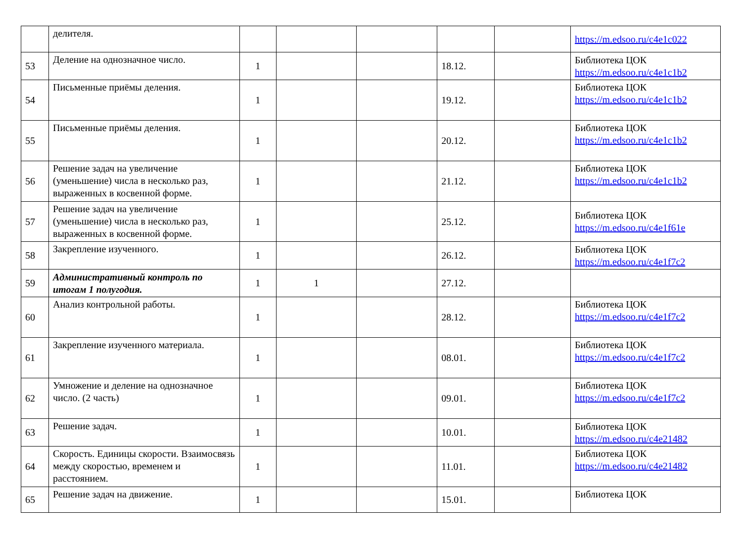| | делителя. | | | | | | https://m.edsoo.ru/c4e1c022 |
| 53 | Деление на однозначное число. | 1 | | | 18.12. | | Библиотека ЦОК https://m.edsoo.ru/c4e1c1b2 |
| 54 | Письменные приёмы деления. | 1 | | | 19.12. | | Библиотека ЦОК https://m.edsoo.ru/c4e1c1b2 |
| 55 | Письменные приёмы деления. | 1 | | | 20.12. | | Библиотека ЦОК https://m.edsoo.ru/c4e1c1b2 |
| 56 | Решение задач на увеличение (уменьшение) числа в несколько раз, выраженных в косвенной форме. | 1 | | | 21.12. | | Библиотека ЦОК https://m.edsoo.ru/c4e1c1b2 |
| 57 | Решение задач на увеличение (уменьшение) числа в несколько раз, выраженных в косвенной форме. | 1 | | | 25.12. | | Библиотека ЦОК https://m.edsoo.ru/c4e1f61e |
| 58 | Закрепление изученного. | 1 | | | 26.12. | | Библиотека ЦОК https://m.edsoo.ru/c4e1f7c2 |
| 59 | Административный контроль по итогам 1 полугодия. | 1 | 1 | | 27.12. | | |
| 60 | Анализ контрольной работы. | 1 | | | 28.12. | | Библиотека ЦОК https://m.edsoo.ru/c4e1f7c2 |
| 61 | Закрепление изученного материала. | 1 | | | 08.01. | | Библиотека ЦОК https://m.edsoo.ru/c4e1f7c2 |
| 62 | Умножение и деление на однозначное число. (2 часть) | 1 | | | 09.01. | | Библиотека ЦОК https://m.edsoo.ru/c4e1f7c2 |
| 63 | Решение задач. | 1 | | | 10.01. | | Библиотека ЦОК https://m.edsoo.ru/c4e21482 |
| 64 | Скорость. Единицы скорости. Взаимосвязь между скоростью, временем и расстоянием. | 1 | | | 11.01. | | Библиотека ЦОК https://m.edsoo.ru/c4e21482 |
| 65 | Решение задач на движение. | 1 | | | 15.01. | | Библиотека ЦОК |